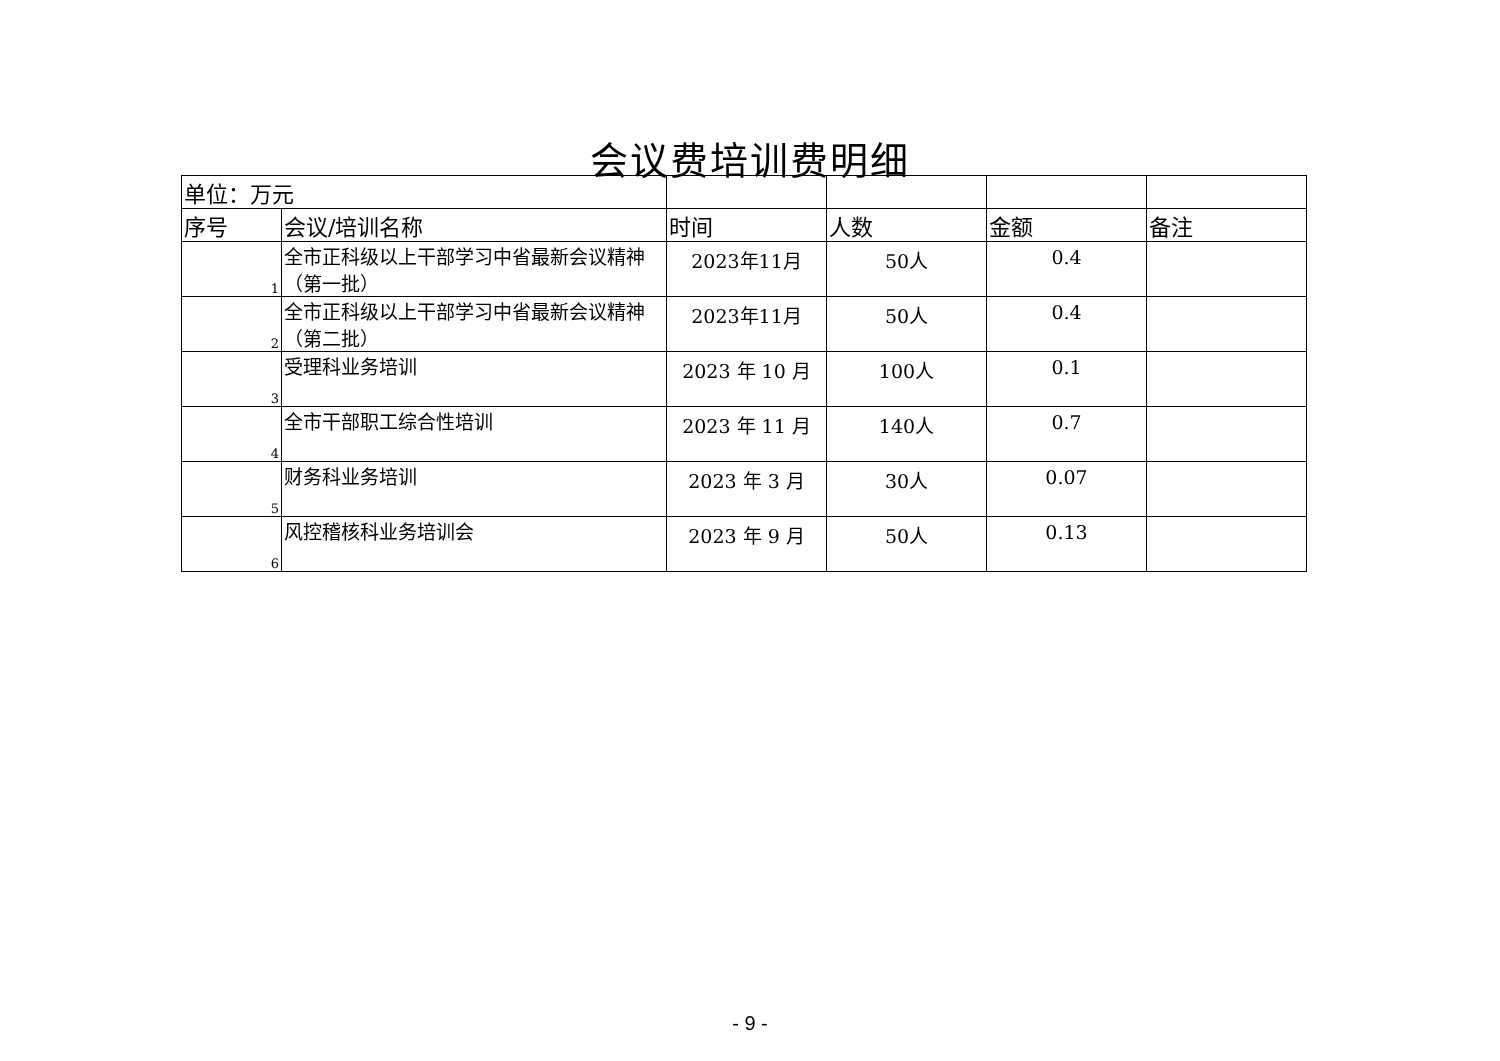会议费培训费明细
| 单位：万元 | | | | | |
| 序号 | 会议/培训名称 | 时间 | 人数 | 金额 | 备注 |
| 1 | 全市正科级以上干部学习中省最新会议精神（第一批） | 2023年11月 | 50人 | 0.4 | |
| 2 | 全市正科级以上干部学习中省最新会议精神（第二批） | 2023年11月 | 50人 | 0.4 | |
| 3 | 受理科业务培训 | 2023 年 10 月 | 100人 | 0.1 | |
| 4 | 全市干部职工综合性培训 | 2023 年 11 月 | 140人 | 0.7 | |
| 5 | 财务科业务培训 | 2023 年 3 月 | 30人 | 0.07 | |
| 6 | 风控稽核科业务培训会 | 2023 年 9 月 | 50人 | 0.13 | |
- 9 -